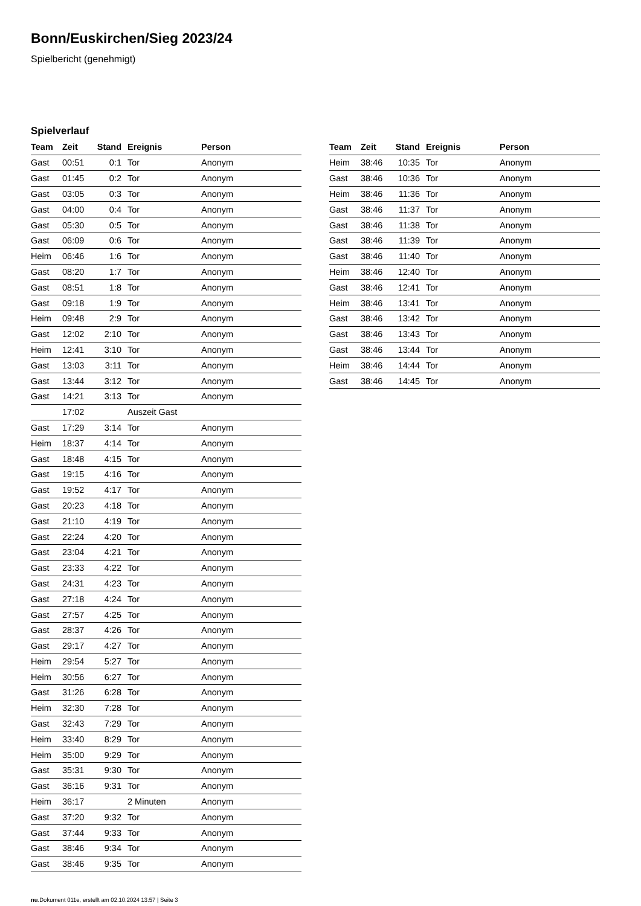Bonn/Euskirchen/Sieg 2023/24
Spielbericht (genehmigt)
Spielverlauf
| Team | Zeit | Stand | Ereignis | Person |
| --- | --- | --- | --- | --- |
| Gast | 00:51 | 0:1 | Tor | Anonym |
| Gast | 01:45 | 0:2 | Tor | Anonym |
| Gast | 03:05 | 0:3 | Tor | Anonym |
| Gast | 04:00 | 0:4 | Tor | Anonym |
| Gast | 05:30 | 0:5 | Tor | Anonym |
| Gast | 06:09 | 0:6 | Tor | Anonym |
| Heim | 06:46 | 1:6 | Tor | Anonym |
| Gast | 08:20 | 1:7 | Tor | Anonym |
| Gast | 08:51 | 1:8 | Tor | Anonym |
| Gast | 09:18 | 1:9 | Tor | Anonym |
| Heim | 09:48 | 2:9 | Tor | Anonym |
| Gast | 12:02 | 2:10 | Tor | Anonym |
| Heim | 12:41 | 3:10 | Tor | Anonym |
| Gast | 13:03 | 3:11 | Tor | Anonym |
| Gast | 13:44 | 3:12 | Tor | Anonym |
| Gast | 14:21 | 3:13 | Tor | Anonym |
| | 17:02 | | Auszeit Gast | |
| Gast | 17:29 | 3:14 | Tor | Anonym |
| Heim | 18:37 | 4:14 | Tor | Anonym |
| Gast | 18:48 | 4:15 | Tor | Anonym |
| Gast | 19:15 | 4:16 | Tor | Anonym |
| Gast | 19:52 | 4:17 | Tor | Anonym |
| Gast | 20:23 | 4:18 | Tor | Anonym |
| Gast | 21:10 | 4:19 | Tor | Anonym |
| Gast | 22:24 | 4:20 | Tor | Anonym |
| Gast | 23:04 | 4:21 | Tor | Anonym |
| Gast | 23:33 | 4:22 | Tor | Anonym |
| Gast | 24:31 | 4:23 | Tor | Anonym |
| Gast | 27:18 | 4:24 | Tor | Anonym |
| Gast | 27:57 | 4:25 | Tor | Anonym |
| Gast | 28:37 | 4:26 | Tor | Anonym |
| Gast | 29:17 | 4:27 | Tor | Anonym |
| Heim | 29:54 | 5:27 | Tor | Anonym |
| Heim | 30:56 | 6:27 | Tor | Anonym |
| Gast | 31:26 | 6:28 | Tor | Anonym |
| Heim | 32:30 | 7:28 | Tor | Anonym |
| Gast | 32:43 | 7:29 | Tor | Anonym |
| Heim | 33:40 | 8:29 | Tor | Anonym |
| Heim | 35:00 | 9:29 | Tor | Anonym |
| Gast | 35:31 | 9:30 | Tor | Anonym |
| Gast | 36:16 | 9:31 | Tor | Anonym |
| Heim | 36:17 | | 2 Minuten | Anonym |
| Gast | 37:20 | 9:32 | Tor | Anonym |
| Gast | 37:44 | 9:33 | Tor | Anonym |
| Gast | 38:46 | 9:34 | Tor | Anonym |
| Gast | 38:46 | 9:35 | Tor | Anonym |
| Team | Zeit | Stand | Ereignis | Person |
| --- | --- | --- | --- | --- |
| Heim | 38:46 | 10:35 | Tor | Anonym |
| Gast | 38:46 | 10:36 | Tor | Anonym |
| Heim | 38:46 | 11:36 | Tor | Anonym |
| Gast | 38:46 | 11:37 | Tor | Anonym |
| Gast | 38:46 | 11:38 | Tor | Anonym |
| Gast | 38:46 | 11:39 | Tor | Anonym |
| Gast | 38:46 | 11:40 | Tor | Anonym |
| Heim | 38:46 | 12:40 | Tor | Anonym |
| Gast | 38:46 | 12:41 | Tor | Anonym |
| Heim | 38:46 | 13:41 | Tor | Anonym |
| Gast | 38:46 | 13:42 | Tor | Anonym |
| Gast | 38:46 | 13:43 | Tor | Anonym |
| Gast | 38:46 | 13:44 | Tor | Anonym |
| Heim | 38:46 | 14:44 | Tor | Anonym |
| Gast | 38:46 | 14:45 | Tor | Anonym |
nu.Dokument 011e, erstellt am 02.10.2024 13:57 | Seite 3